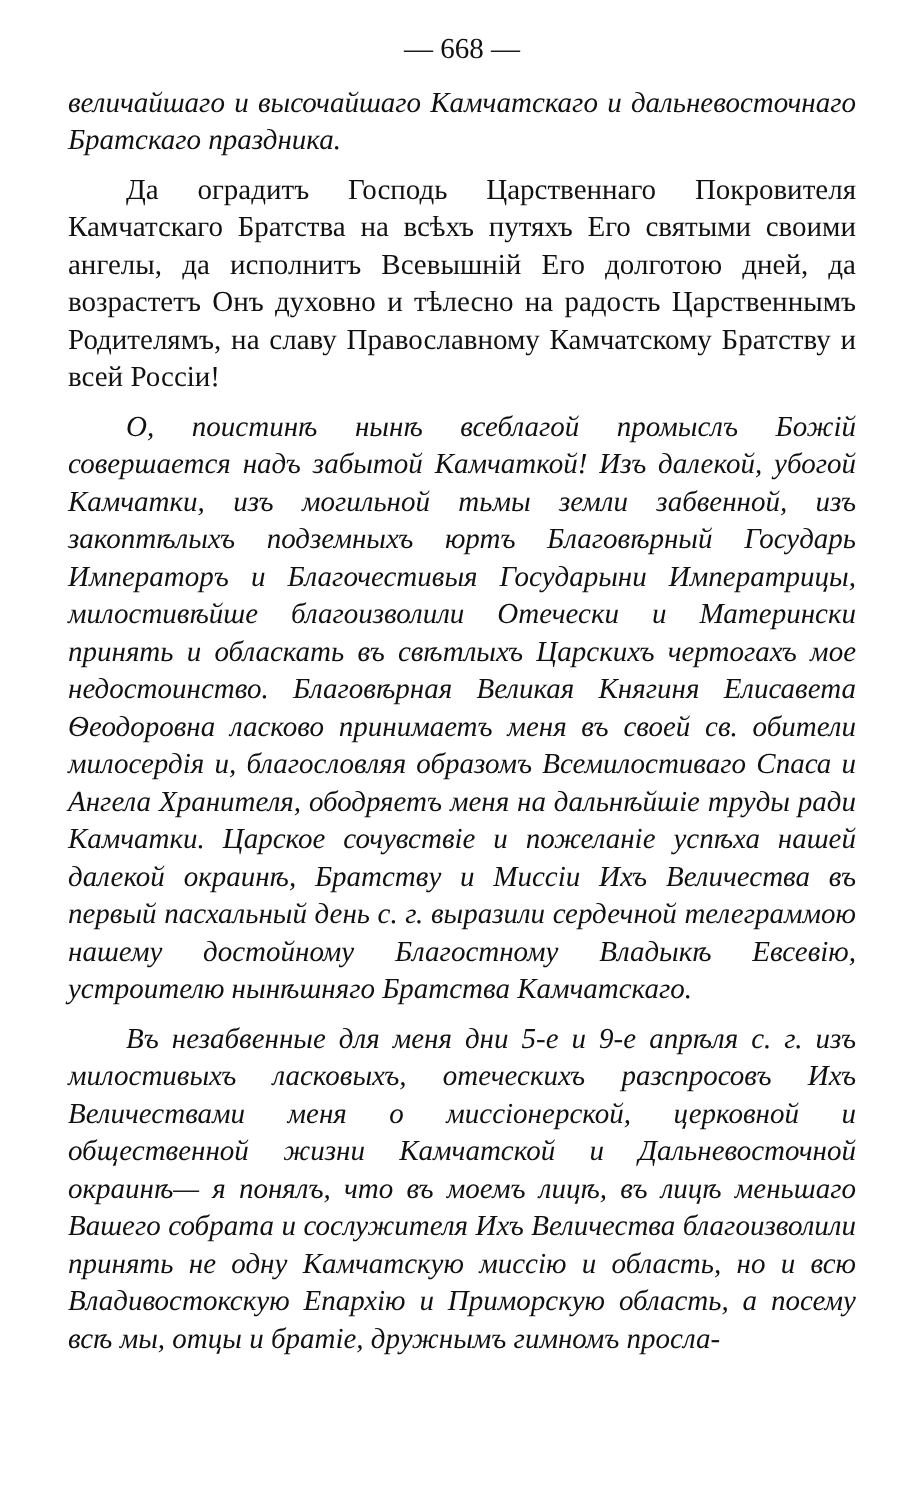— 668 —
величайшаго и высочайшаго Камчатскаго и дальневосточнаго Братскаго праздника.
Да оградитъ Господь Царственнаго Покровителя Камчатскаго Братства на всѣхъ путяхъ Его святыми своими ангелы, да исполнитъ Всевышній Его долготою дней, да возрастетъ Онъ духовно и тѣлесно на радость Царственнымъ Родителямъ, на славу Православному Камчатскому Братству и всей Россіи!
О, поистинѣ нынѣ всеблагой промыслъ Божій совершается надъ забытой Камчаткой! Изъ далекой, убогой Камчатки, изъ могильной тьмы земли забвенной, изъ закоптѣлыхъ подземныхъ юртъ Благовѣрный Государь Императоръ и Благочестивыя Государыни Императрицы, милостивѣйше благоизволили Отечески и Матерински принять и обласкать въ свѣтлыхъ Царскихъ чертогахъ мое недостоинство. Благовѣрная Великая Княгиня Елисавета Ѳеодоровна ласково принимаетъ меня въ своей св. обители милосердія и, благословляя образомъ Всемилостиваго Спаса и Ангела Хранителя, ободряетъ меня на дальнѣйшіе труды ради Камчатки. Царское сочувствіе и пожеланіе успѣха нашей далекой окраинѣ, Братству и Миссіи Ихъ Величества въ первый пасхальный день с. г. выразили сердечной телеграммою нашему достойному Благостному Владыкѣ Евсевію, устроителю нынѣшняго Братства Камчатскаго.
Въ незабвенные для меня дни 5-е и 9-е апрѣля с. г. изъ милостивыхъ ласковыхъ, отеческихъ разспросовъ Ихъ Величествами меня о миссіонерской, церковной и общественной жизни Камчатской и Дальневосточной окраинѣ— я понялъ, что въ моемъ лицѣ, въ лицѣ меньшаго Вашего собрата и сослужителя Ихъ Величества благоизволили принять не одну Камчатскую миссію и область, но и всю Владивостокскую Епархію и Приморскую область, а посему всѣ мы, отцы и братіе, дружнымъ гимномъ просла-